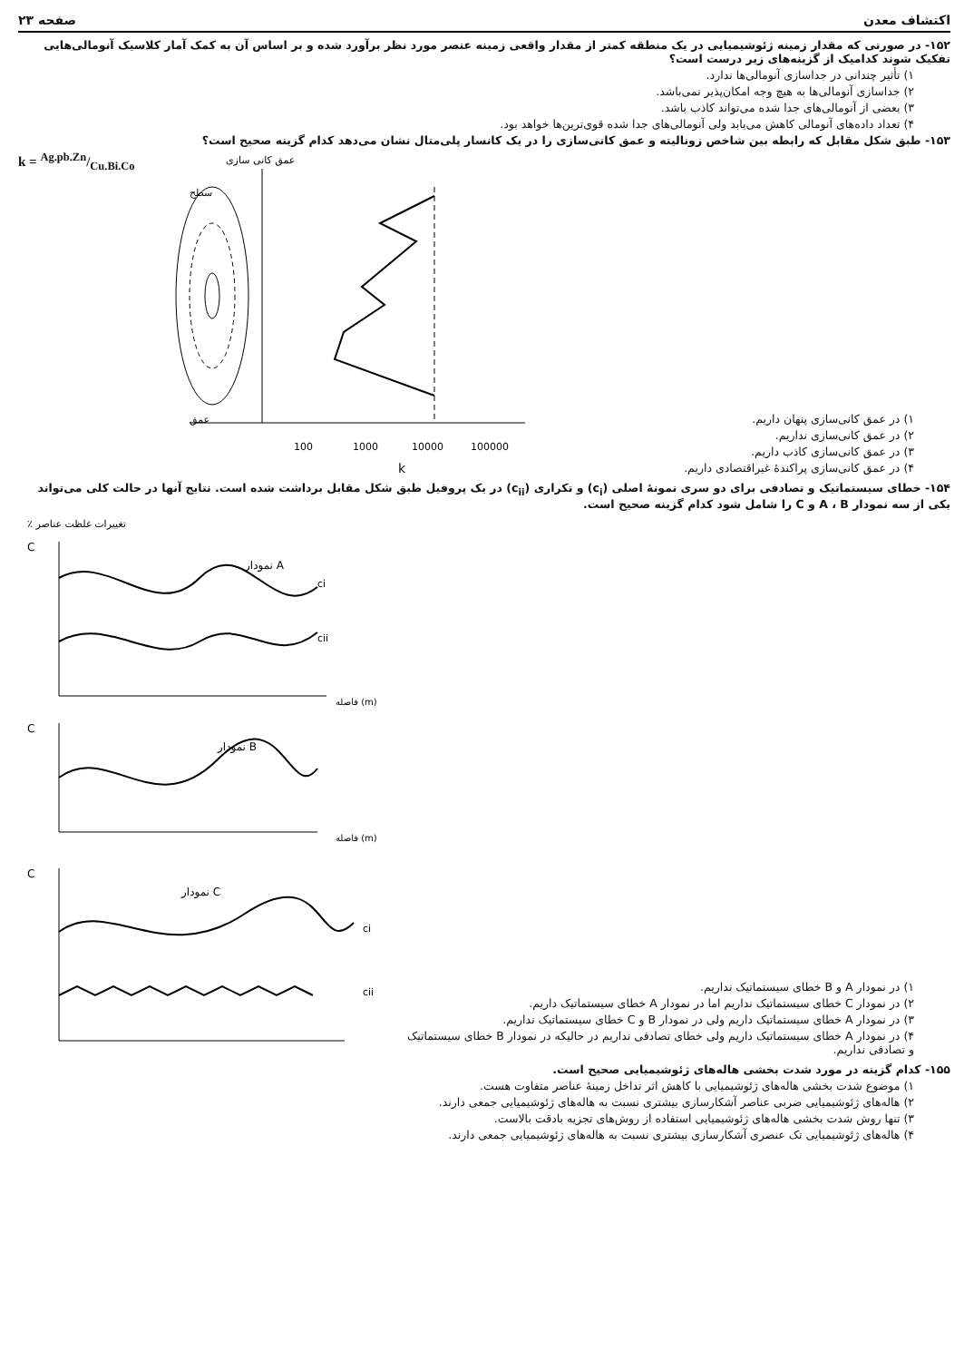اکتشاف معدن صفحه ۲۳
۱۵۲- در صورتی که مقدار زمینه ژئوشیمیایی در یک منطقه کمتر از مقدار واقعی زمینه عنصر مورد نظر برآورد شده و بر اساس آن به کمک آمار کلاسیک آنومالی‌هایی تفکیک شوند کدامیک از گزینه‌های زیر درست است؟
۱) تأثیر چندانی در جداسازی آنومالی‌ها ندارد.
۲) جداسازی آنومالی‌ها به هیچ وجه امکان‌پذیر نمی‌باشد.
۳) بعضی از آنومالی‌های جدا شده می‌تواند کاذب باشد.
۴) تعداد داده‌های آنومالی کاهش می‌یابد ولی آنومالی‌های جدا شده قوی‌ترین‌ها خواهد بود.
۱۵۳- طبق شکل مقابل که رابطه بین شاخص زونالیته و عمق کانی‌سازی را در یک کانسار پلی‌متال نشان می‌دهد کدام گزینه صحیح است؟
k = Ag.pb.Zn/Cu.Bi.Co
عمق کانی سازی
سطح
عمق
100
1000
10000
100000
k
۱) در عمق کانی‌سازی پنهان داریم.
۲) در عمق کانی‌سازی نداریم.
۳) در عمق کانی‌سازی کاذب داریم.
۴) در عمق کانی‌سازی پراکندهٔ غیراقتصادی داریم.
۱۵۴- خطای سیستماتیک و تصادفی برای دو سری نمونهٔ اصلی (c<sub>i</sub>) و تکراری (c<sub>ii</sub>) در یک پروفیل طبق شکل مقابل برداشت شده است. نتایج آنها در حالت کلی می‌تواند یکی از سه نمودار A ، B و C را شامل شود کدام گزینه صحیح است.
٪ تغییرات غلظت عناصر
C
نمودار A
ci
cii
فاصله (m)
C
نمودار B
فاصله (m)
C
نمودار C
ci
cii
۱) در نمودار A و B خطای سیستماتیک نداریم.
۲) در نمودار C خطای سیستماتیک نداریم اما در نمودار A خطای سیستماتیک داریم.
۳) در نمودار A خطای سیستماتیک داریم ولی در نمودار B و C خطای سیستماتیک نداریم.
۴) در نمودار A خطای سیستماتیک داریم ولی خطای تصادفی نداریم در حالیکه در نمودار B خطای سیستماتیک و تصادفی نداریم.
۱۵۵- کدام گزینه در مورد شدت بخشی هاله‌های ژئوشیمیایی صحیح است.
۱) موضوع شدت بخشی هاله‌های ژئوشیمیایی با کاهش اثر تداخل زمینهٔ عناصر متفاوت هست.
۲) هاله‌های ژئوشیمیایی ضربی عناصر آشکارسازی بیشتری نسبت به هاله‌های ژئوشیمیایی جمعی دارند.
۳) تنها روش شدت بخشی هاله‌های ژئوشیمیایی استفاده از روش‌های تجزیه بادقت بالاست.
۴) هاله‌های ژئوشیمیایی تک عنصری آشکارسازی بیشتری نسبت به هاله‌های ژئوشیمیایی جمعی دارند.